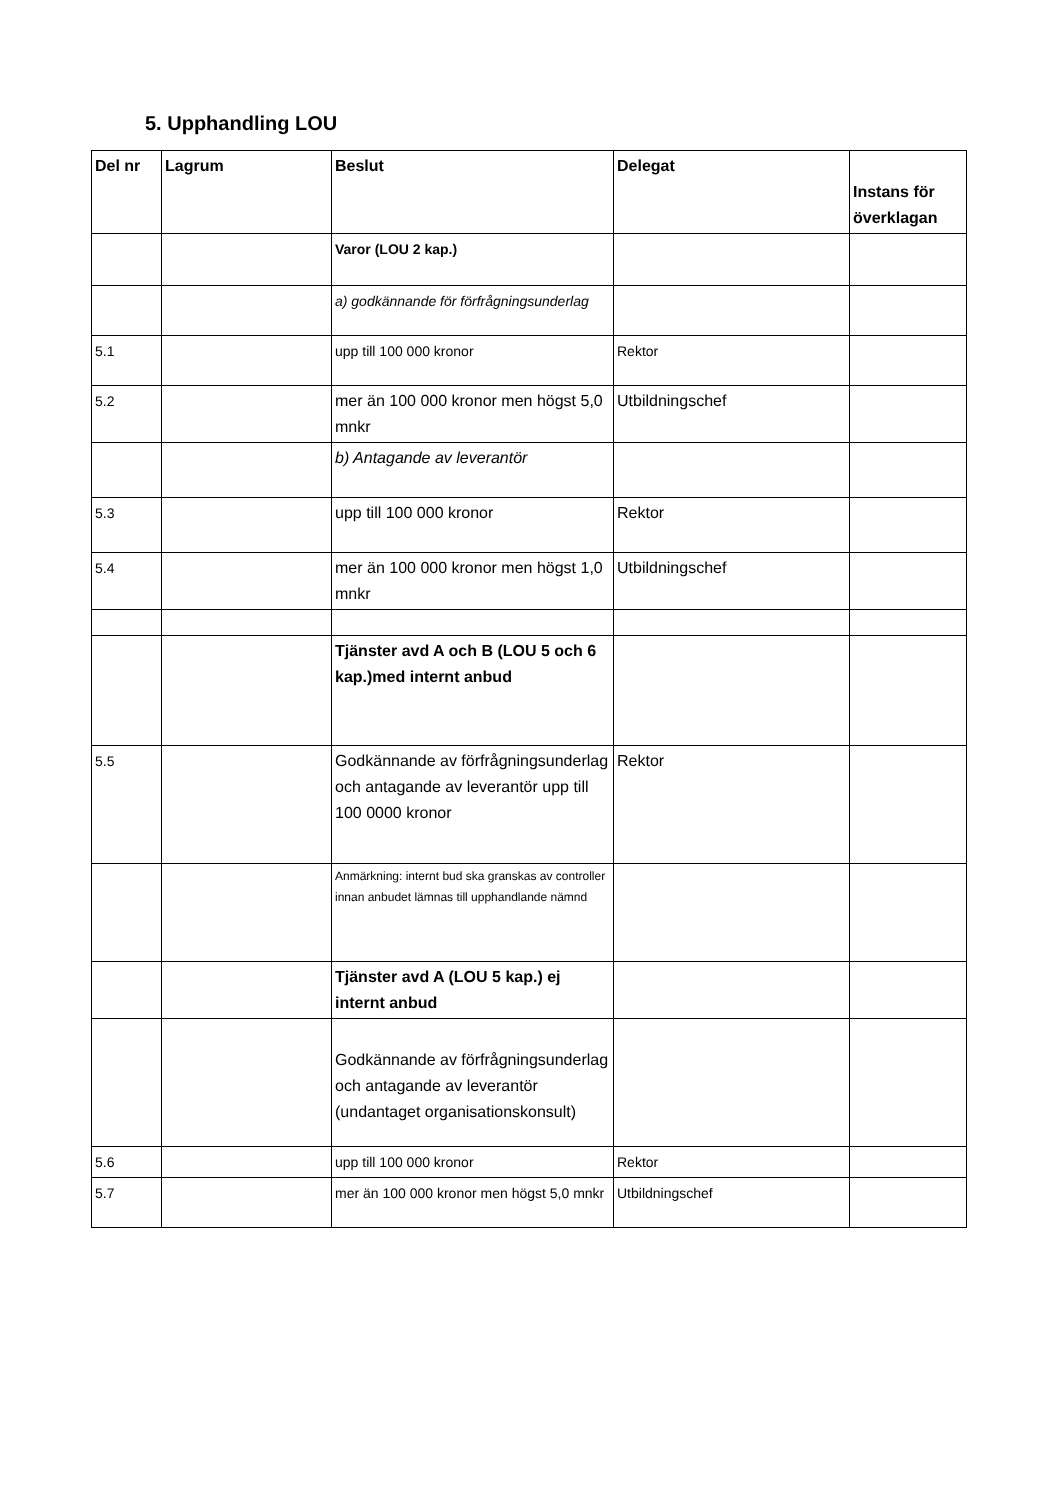5. Upphandling LOU
| Del nr | Lagrum | Beslut | Delegat | Instans för överklagan |
| --- | --- | --- | --- | --- |
| | | Varor (LOU 2 kap.) | | |
| | | a) godkännande för förfrågningsunderlag | | |
| 5.1 | | upp till 100 000 kronor | Rektor | |
| 5.2 | | mer än 100 000 kronor men högst 5,0 mnkr | Utbildningschef | |
| | | b) Antagande av leverantör | | |
| 5.3 | | upp till 100 000 kronor | Rektor | |
| 5.4 | | mer än 100 000 kronor men högst 1,0 mnkr | Utbildningschef | |
| | | Tjänster avd A och B (LOU 5 och 6 kap.)med internt anbud | | |
| 5.5 | | Godkännande av förfrågningsunderlag och antagande av leverantör upp till 100 0000 kronor | Rektor | |
| | | Anmärkning: internt bud ska granskas av controller innan anbudet lämnas till upphandlande nämnd | | |
| | | Tjänster avd A (LOU 5 kap.) ej internt anbud | | |
| | | Godkännande av förfrågningsunderlag och antagande av leverantör (undantaget organisationskonsult) | | |
| 5.6 | | upp till 100 000 kronor | Rektor | |
| 5.7 | | mer än 100 000 kronor men högst 5,0 mnkr | Utbildningschef | |